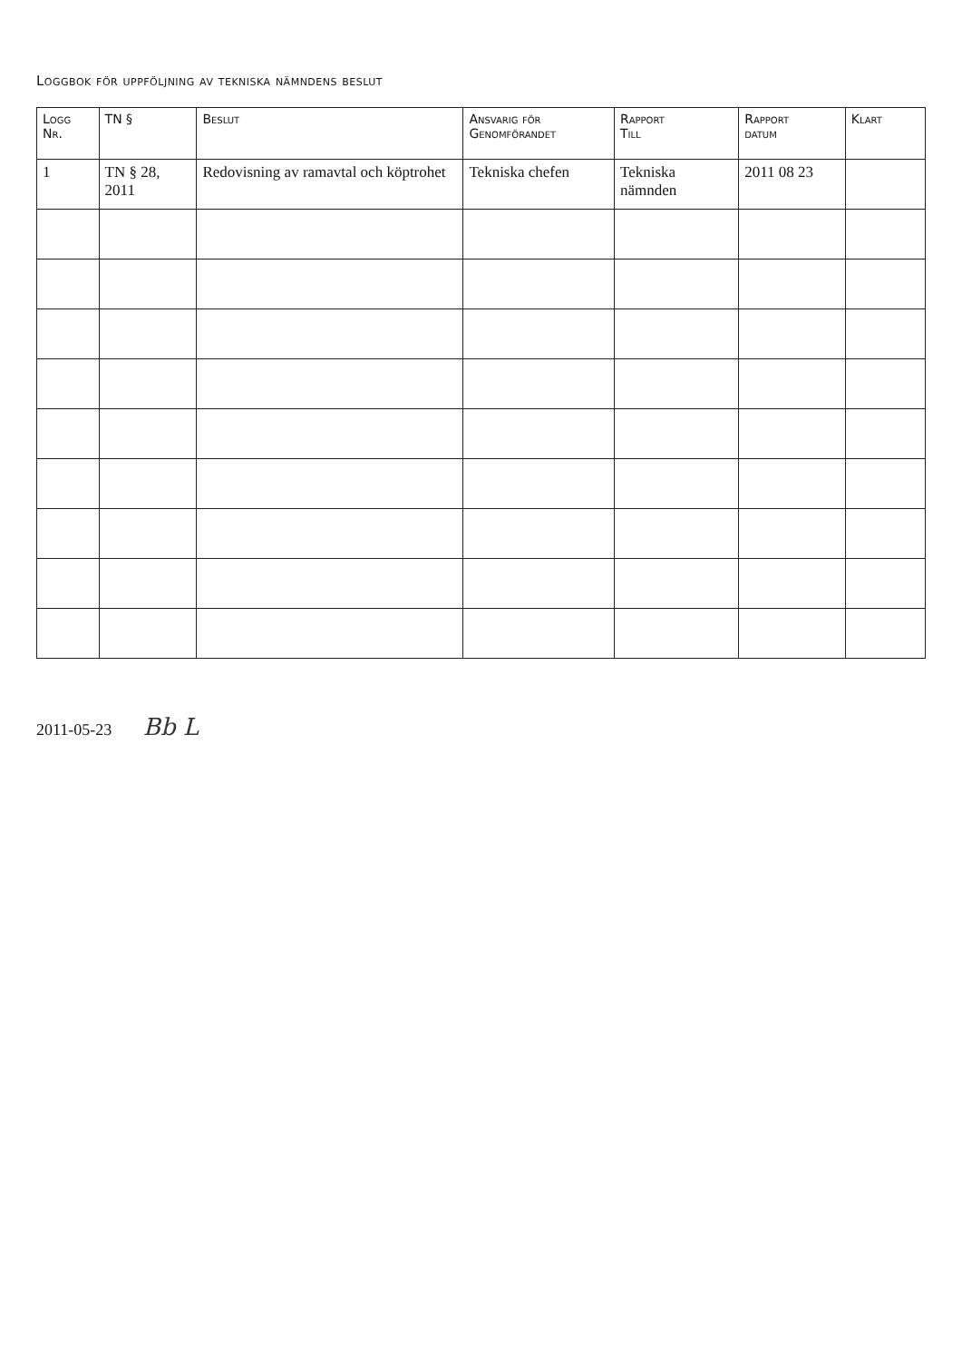Loggbok för uppföljning av tekniska nämndens beslut
| Logg Nr. | TN § | Beslut | Ansvarig för Genomförandet | Rapport Till | Rapport datum | Klart |
| --- | --- | --- | --- | --- | --- | --- |
| 1 | TN § 28, 2011 | Redovisning av ramavtal och köptrohet | Tekniska chefen | Tekniska nämnden | 2011 08 23 | |
2011-05-23 Bb L